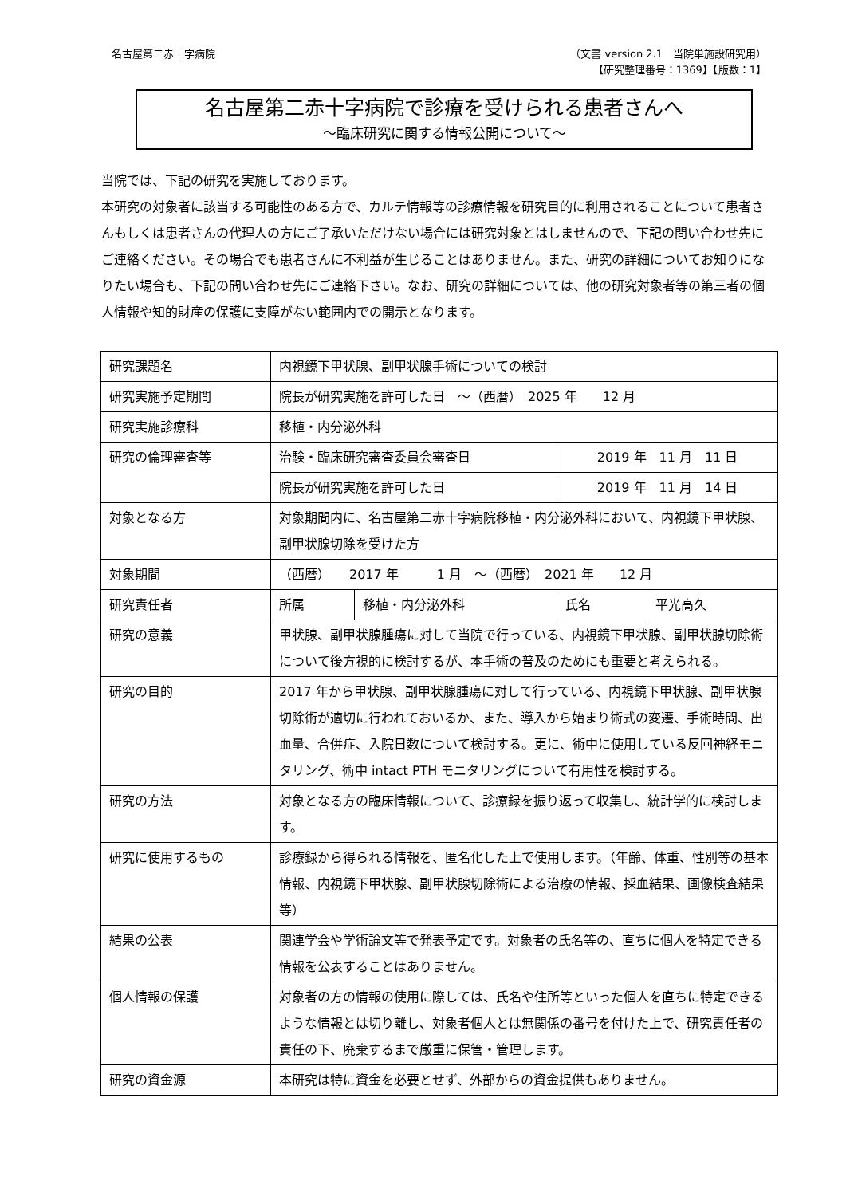名古屋第二赤十字病院 （文書 version 2.1　当院単施設研究用）
【研究整理番号：1369】【版数：1】
名古屋第二赤十字病院で診療を受けられる患者さんへ
～臨床研究に関する情報公開について～
当院では、下記の研究を実施しております。
本研究の対象者に該当する可能性のある方で、カルテ情報等の診療情報を研究目的に利用されることについて患者さんもしくは患者さんの代理人の方にご了承いただけない場合には研究対象とはしませんので、下記の問い合わせ先にご連絡ください。その場合でも患者さんに不利益が生じることはありません。また、研究の詳細についてお知りになりたい場合も、下記の問い合わせ先にご連絡下さい。なお、研究の詳細については、他の研究対象者等の第三者の個人情報や知的財産の保護に支障がない範囲内での開示となります。
| 研究課題名 | 内視鏡下甲状腺、副甲状腺手術についての検討 | | | |
| 研究実施予定期間 | 院長が研究実施を許可した日 ～（西暦） 2025 年 12 月 | | | |
| 研究実施診療科 | 移植・内分泌外科 | | | |
| 研究の倫理審査等 | 治験・臨床研究審査委員会審査日 | | 2019 年 11 月 11 日 | |
| | 院長が研究実施を許可した日 | | 2019 年 11 月 14 日 | |
| 対象となる方 | 対象期間内に、名古屋第二赤十字病院移植・内分泌外科において、内視鏡下甲状腺、副甲状腺切除を受けた方 | | | |
| 対象期間 | （西暦） 2017 年 1 月 ～（西暦） 2021 年 12 月 | | | |
| 研究責任者 | 所属 | 移植・内分泌外科 | 氏名 | 平光高久 |
| 研究の意義 | 甲状腺、副甲状腺腫瘍に対して当院で行っている、内視鏡下甲状腺、副甲状腺切除術について後方視的に検討するが、本手術の普及のためにも重要と考えられる。 | | | |
| 研究の目的 | 2017 年から甲状腺、副甲状腺腫瘍に対して行っている、内視鏡下甲状腺、副甲状腺切除術が適切に行われておいるか、また、導入から始まり術式の変遷、手術時間、出血量、合併症、入院日数について検討する。更に、術中に使用している反回神経モニタリング、術中 intact PTH モニタリングについて有用性を検討する。 | | | |
| 研究の方法 | 対象となる方の臨床情報について、診療録を振り返って収集し、統計学的に検討します。 | | | |
| 研究に使用するもの | 診療録から得られる情報を、匿名化した上で使用します。（年齢、体重、性別等の基本情報、内視鏡下甲状腺、副甲状腺切除術による治療の情報、採血結果、画像検査結果等） | | | |
| 結果の公表 | 関連学会や学術論文等で発表予定です。対象者の氏名等の、直ちに個人を特定できる情報を公表することはありません。 | | | |
| 個人情報の保護 | 対象者の方の情報の使用に際しては、氏名や住所等といった個人を直ちに特定できるような情報とは切り離し、対象者個人とは無関係の番号を付けた上で、研究責任者の責任の下、廃棄するまで厳重に保管・管理します。 | | | |
| 研究の資金源 | 本研究は特に資金を必要とせず、外部からの資金提供もありません。 | | | |